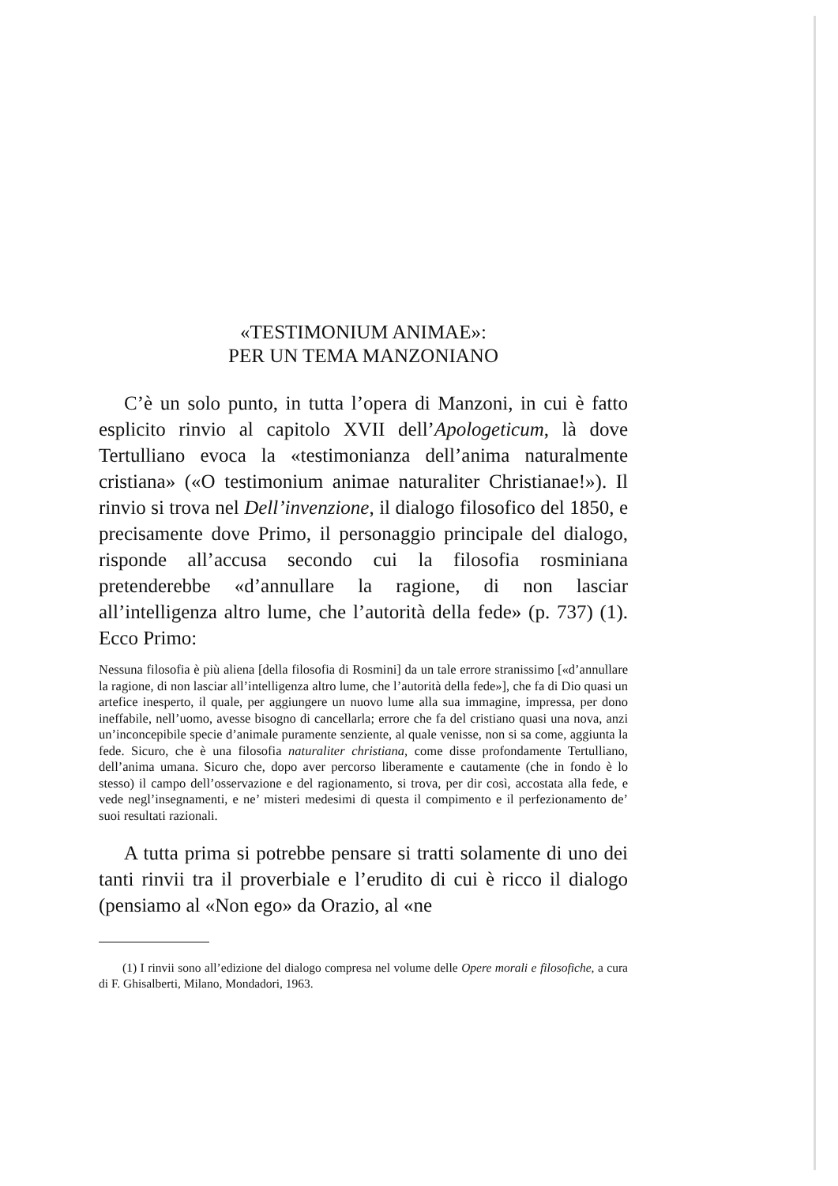«TESTIMONIUM ANIMAE»:
PER UN TEMA MANZONIANO
C’è un solo punto, in tutta l’opera di Manzoni, in cui è fatto esplicito rinvio al capitolo XVII dell’Apologeticum, là dove Tertulliano evoca la «testimonianza dell’anima naturalmente cristiana» («O testimonium animae naturaliter Christianae!»). Il rinvio si trova nel Dell’invenzione, il dialogo filosofico del 1850, e precisamente dove Primo, il personaggio principale del dialogo, risponde all’accusa secondo cui la filosofia rosminiana pretenderebbe «d’annullare la ragione, di non lasciar all’intelligenza altro lume, che l’autorità della fede» (p. 737) (1). Ecco Primo:
Nessuna filosofia è più aliena [della filosofia di Rosmini] da un tale errore stranissimo [«d’annullare la ragione, di non lasciar all’intelligenza altro lume, che l’autorità della fede»], che fa di Dio quasi un artefice inesperto, il quale, per aggiungere un nuovo lume alla sua immagine, impressa, per dono ineffabile, nell’uomo, avesse bisogno di cancellarla; errore che fa del cristiano quasi una nova, anzi un’inconcepibile specie d’animale puramente senziente, al quale venisse, non si sa come, aggiunta la fede. Sicuro, che è una filosofia naturaliter christiana, come disse profondamente Tertulliano, dell’anima umana. Sicuro che, dopo aver percorso liberamente e cautamente (che in fondo è lo stesso) il campo dell’osservazione e del ragionamento, si trova, per dir così, accostata alla fede, e vede negl’insegnamenti, e ne’ misteri medesimi di questa il compimento e il perfezionamento de’ suoi resultati razionali.
A tutta prima si potrebbe pensare si tratti solamente di uno dei tanti rinvii tra il proverbiale e l’erudito di cui è ricco il dialogo (pensiamo al «Non ego» da Orazio, al «ne
(1) I rinvii sono all’edizione del dialogo compresa nel volume delle Opere morali e filosofiche, a cura di F. Ghisalberti, Milano, Mondadori, 1963.